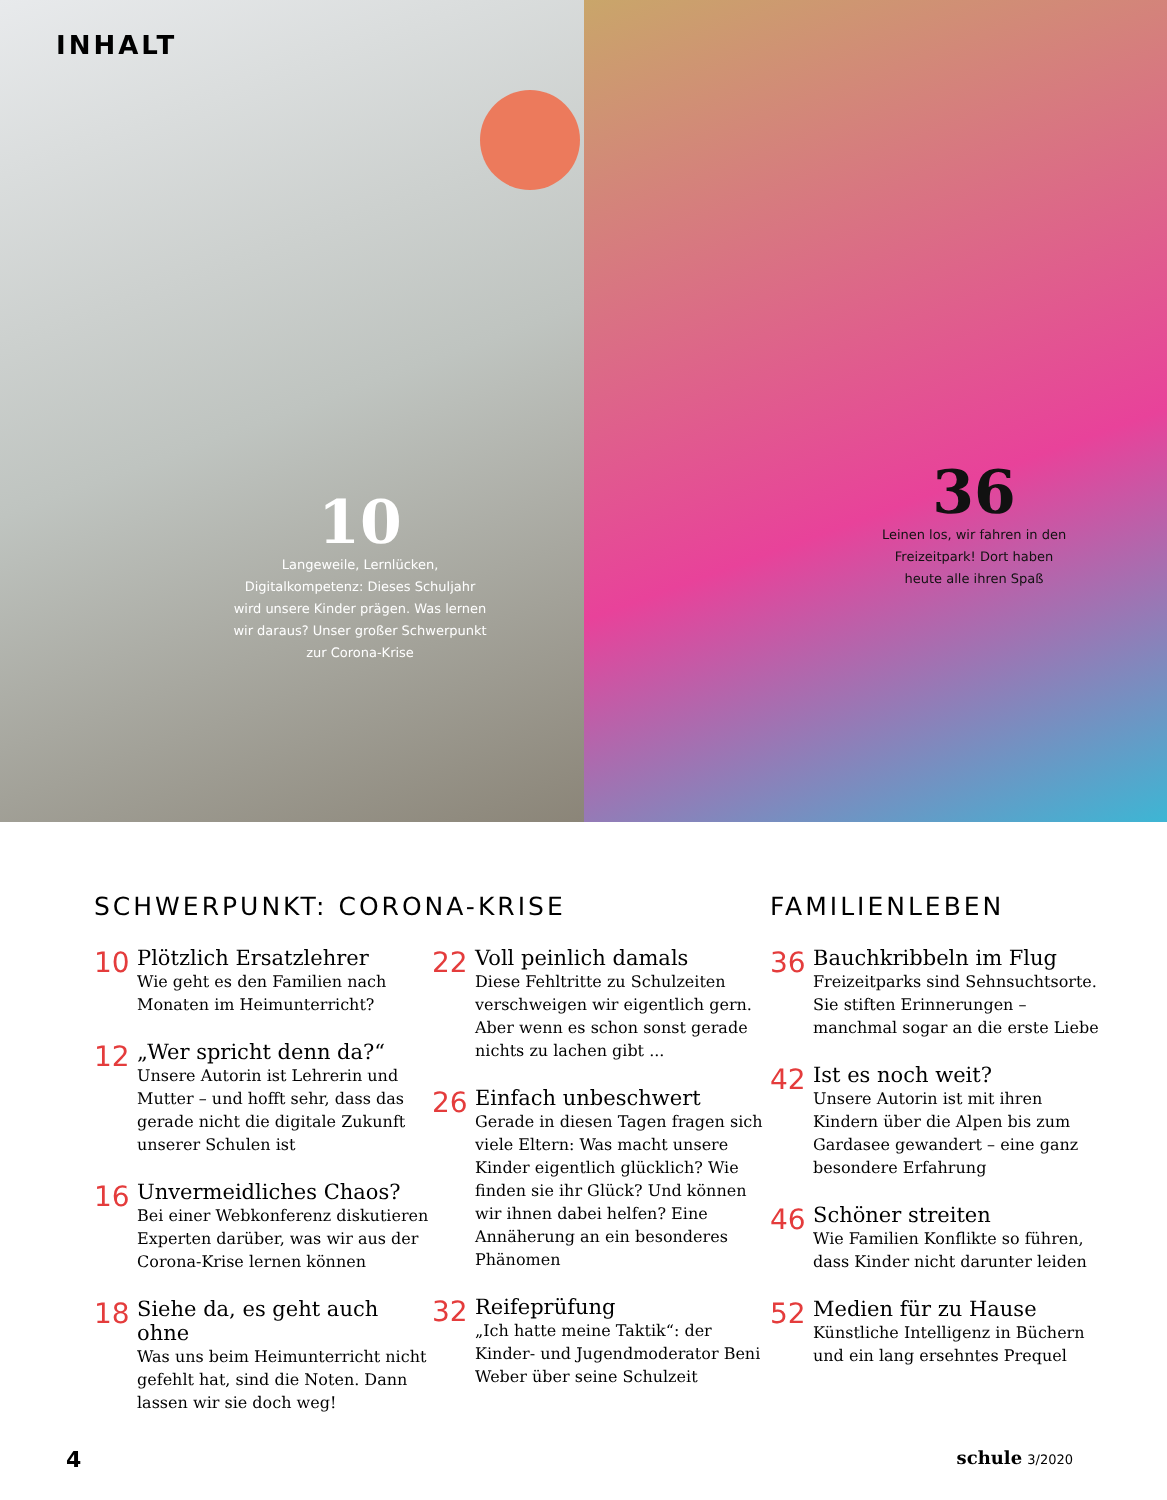INHALT
10
Langeweile, Lernlücken, Digitalkompetenz: Dieses Schuljahr wird unsere Kinder prägen. Was lernen wir daraus? Unser großer Schwerpunkt zur Corona-Krise
36
Leinen los, wir fahren in den Freizeitpark! Dort haben heute alle ihren Spaß
SCHWERPUNKT: CORONA-KRISE
10
Plötzlich Ersatzlehrer
Wie geht es den Familien nach Monaten im Heimunterricht?
12
„Wer spricht denn da?“
Unsere Autorin ist Lehrerin und Mutter – und hofft sehr, dass das gerade nicht die digitale Zukunft unserer Schulen ist
16
Unvermeidliches Chaos?
Bei einer Webkonferenz diskutieren Experten darüber, was wir aus der Corona-Krise lernen können
18
Siehe da, es geht auch ohne
Was uns beim Heimunterricht nicht gefehlt hat, sind die Noten. Dann lassen wir sie doch weg!
22
Voll peinlich damals
Diese Fehltritte zu Schulzeiten verschweigen wir eigentlich gern. Aber wenn es schon sonst gerade nichts zu lachen gibt ...
26
Einfach unbeschwert
Gerade in diesen Tagen fragen sich viele Eltern: Was macht unsere Kinder eigentlich glücklich? Wie finden sie ihr Glück? Und können wir ihnen dabei helfen? Eine Annäherung an ein besonderes Phänomen
32
Reifeprüfung
„Ich hatte meine Taktik“: der Kinder- und Jugendmoderator Beni Weber über seine Schulzeit
FAMILIENLEBEN
36
Bauchkribbeln im Flug
Freizeitparks sind Sehnsuchtsorte. Sie stiften Erinnerungen – manchmal sogar an die erste Liebe
42
Ist es noch weit?
Unsere Autorin ist mit ihren Kindern über die Alpen bis zum Gardasee gewandert – eine ganz besondere Erfahrung
46
Schöner streiten
Wie Familien Konflikte so führen, dass Kinder nicht darunter leiden
52
Medien für zu Hause
Künstliche Intelligenz in Büchern und ein lang ersehntes Prequel
4 schule 3/2020